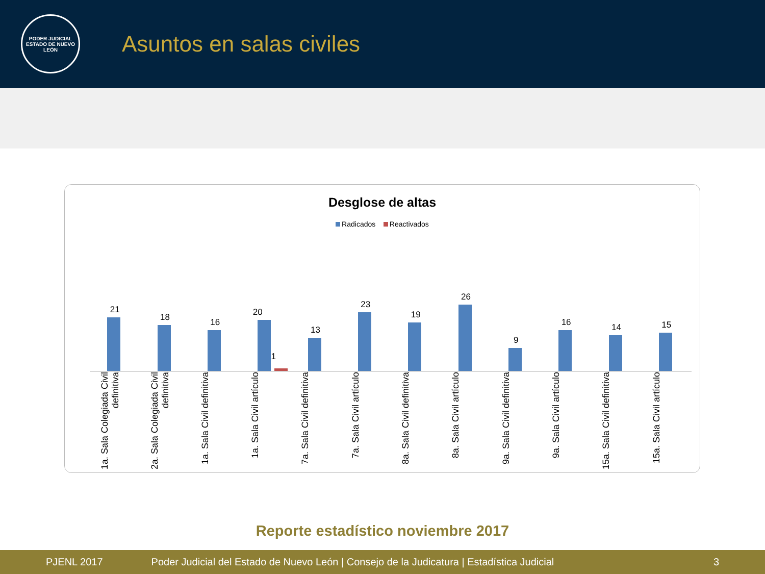PODER JUDICIAL
ESTADO DE NUEVO LEÓN
Asuntos en salas civiles
Desglose de altas
Radicados Reactivados
21
18
16
20
1
13
23
19
26
9
16
14
15
1a. Sala Colegiada Civil definitiva
2a. Sala Colegiada Civil definitiva
1a. Sala Civil definitiva
1a. Sala Civil artículo
7a. Sala Civil definitiva
7a. Sala Civil artículo
8a. Sala Civil definitiva
8a. Sala Civil artículo
9a. Sala Civil definitiva
9a. Sala Civil artículo
15a. Sala Civil definitiva
15a. Sala Civil artículo
Reporte estadístico noviembre 2017
PJENL 2017 Poder Judicial del Estado de Nuevo León | Consejo de la Judicatura | Estadística Judicial 3